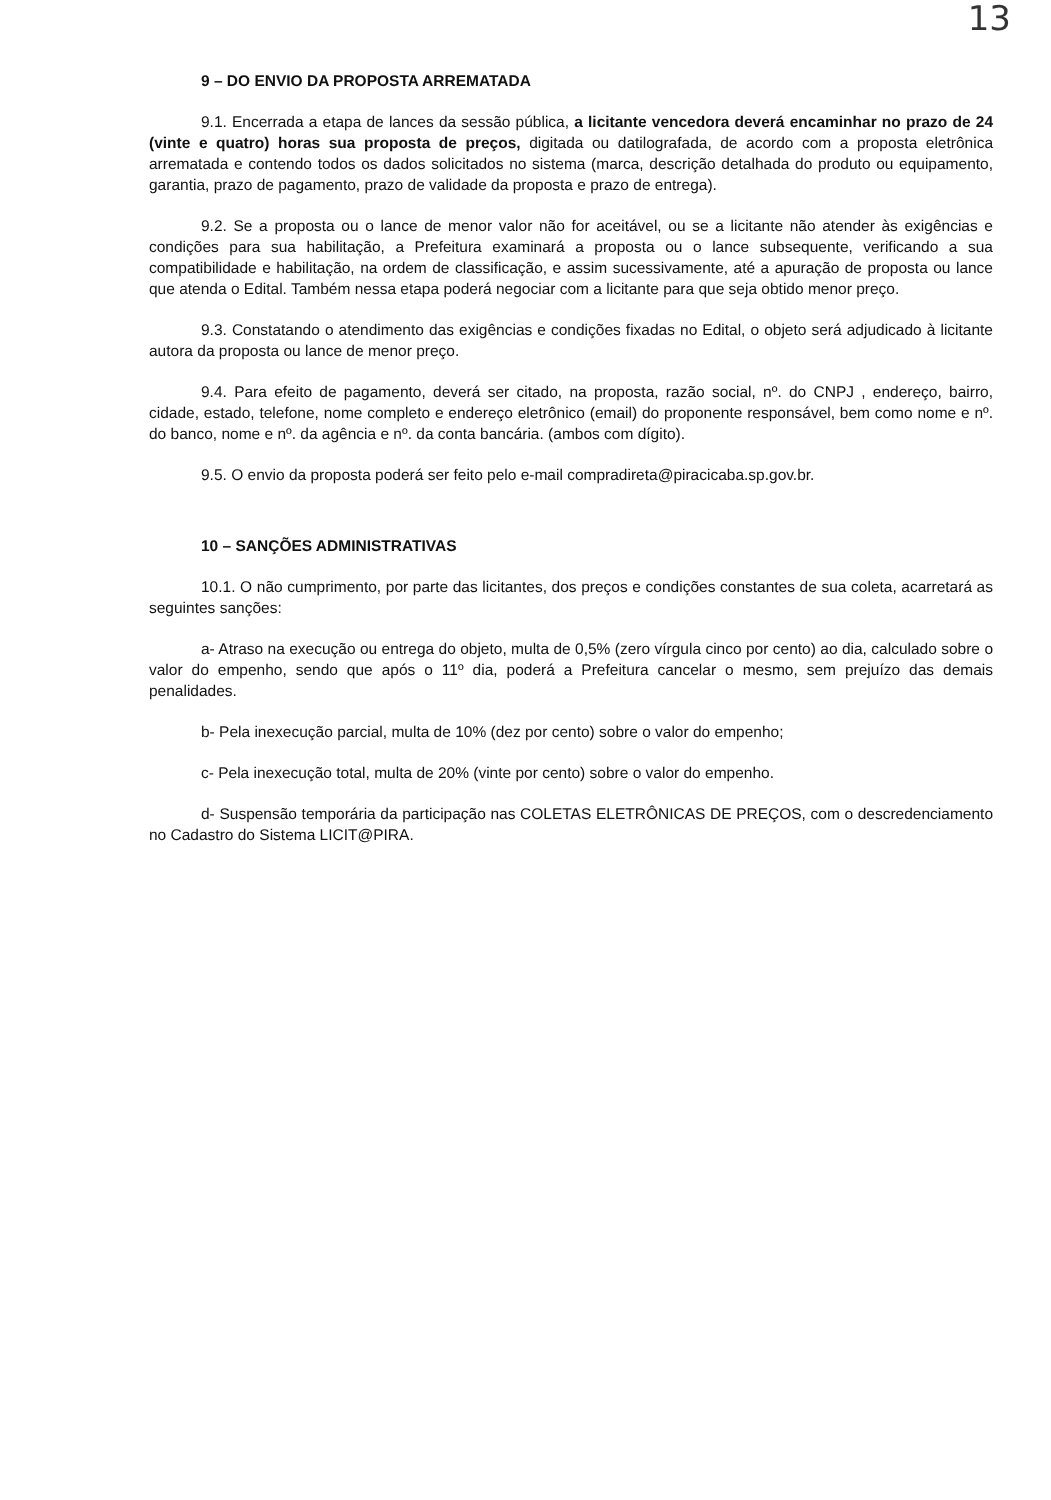13
9 – DO ENVIO DA PROPOSTA ARREMATADA
9.1. Encerrada a etapa de lances da sessão pública, a licitante vencedora deverá encaminhar no prazo de 24 (vinte e quatro) horas sua proposta de preços, digitada ou datilografada, de acordo com a proposta eletrônica arrematada e contendo todos os dados solicitados no sistema (marca, descrição detalhada do produto ou equipamento, garantia, prazo de pagamento, prazo de validade da proposta e prazo de entrega).
9.2. Se a proposta ou o lance de menor valor não for aceitável, ou se a licitante não atender às exigências e condições para sua habilitação, a Prefeitura examinará a proposta ou o lance subsequente, verificando a sua compatibilidade e habilitação, na ordem de classificação, e assim sucessivamente, até a apuração de proposta ou lance que atenda o Edital. Também nessa etapa poderá negociar com a licitante para que seja obtido menor preço.
9.3. Constatando o atendimento das exigências e condições fixadas no Edital, o objeto será adjudicado à licitante autora da proposta ou lance de menor preço.
9.4. Para efeito de pagamento, deverá ser citado, na proposta, razão social, nº. do CNPJ , endereço, bairro, cidade, estado, telefone, nome completo e endereço eletrônico (email) do proponente responsável, bem como nome e nº. do banco, nome e nº. da agência e nº. da conta bancária. (ambos com dígito).
9.5. O envio da proposta poderá ser feito pelo e-mail compradireta@piracicaba.sp.gov.br.
10 – SANÇÕES ADMINISTRATIVAS
10.1. O não cumprimento, por parte das licitantes, dos preços e condições constantes de sua coleta, acarretará as seguintes sanções:
a- Atraso na execução ou entrega do objeto, multa de 0,5% (zero vírgula cinco por cento) ao dia, calculado sobre o valor do empenho, sendo que após o 11º dia, poderá a Prefeitura cancelar o mesmo, sem prejuízo das demais penalidades.
b- Pela inexecução parcial, multa de 10% (dez por cento) sobre o valor do empenho;
c- Pela inexecução total, multa de 20% (vinte por cento) sobre o valor do empenho.
d- Suspensão temporária da participação nas COLETAS ELETRÔNICAS DE PREÇOS, com o descredenciamento no Cadastro do Sistema LICIT@PIRA.